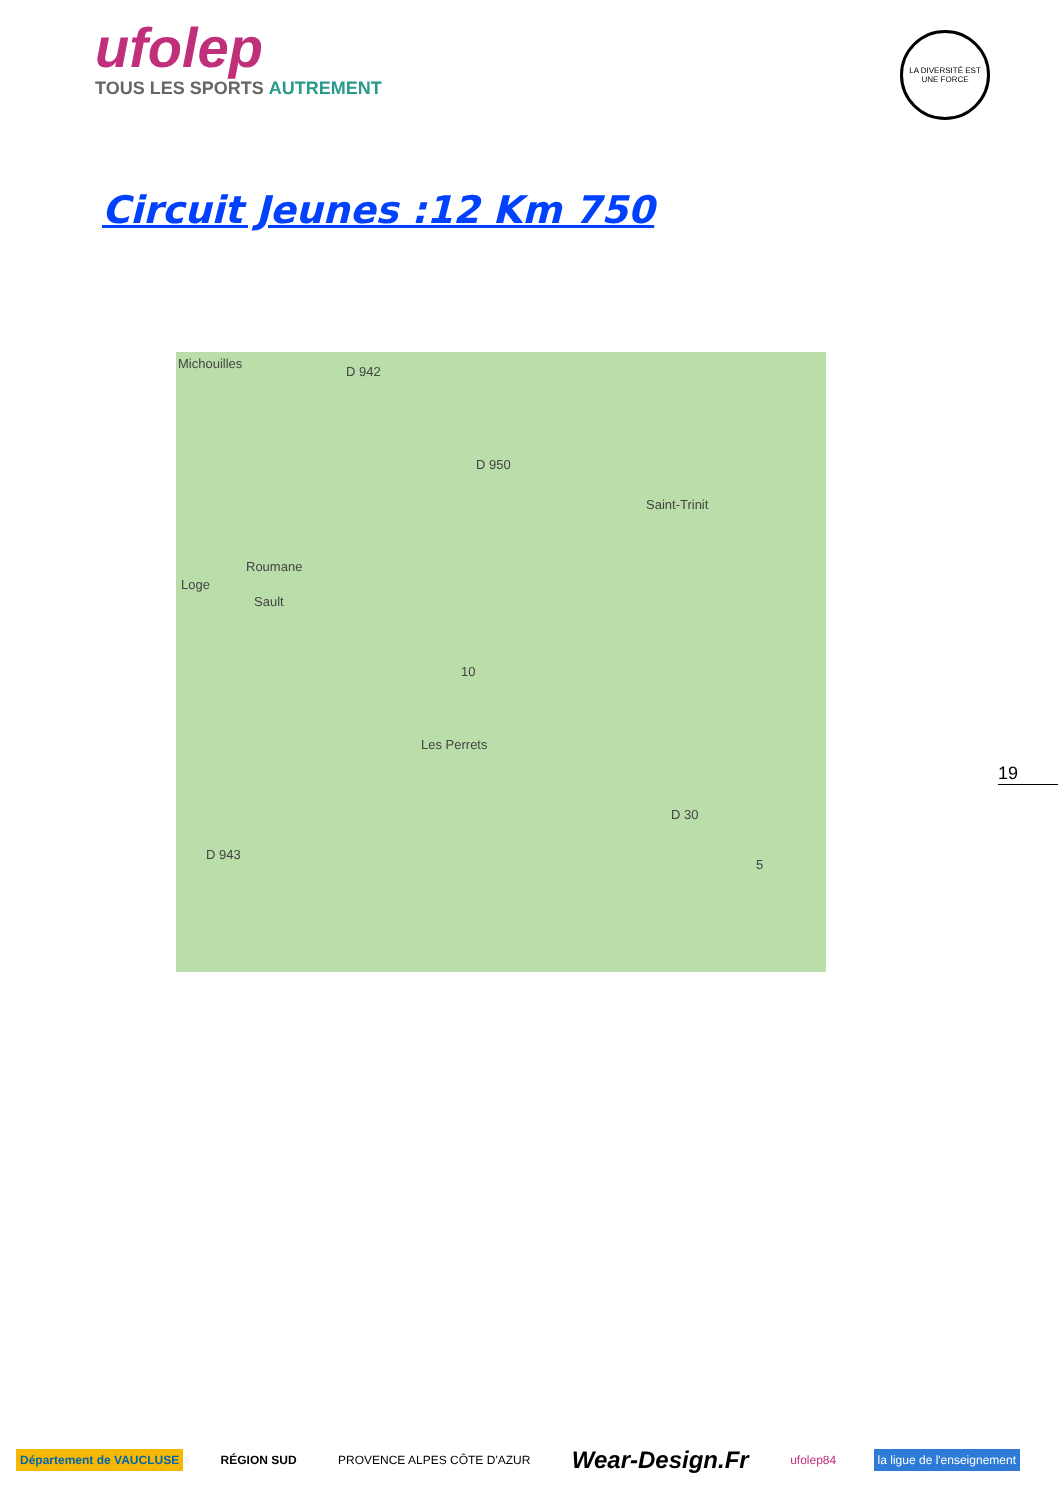ufolep
TOUS LES SPORTS AUTREMENT
LA DIVERSITÉ EST UNE FORCE
Circuit Jeunes :12 Km 750
Michouilles
D 942
D 950
Saint-Trinit
Roumane
Loge
Sault
Les Perrets
D 943
D 30
10
5
19
Département de VAUCLUSE RÉGION SUD PROVENCE ALPES CÔTE D'AZUR
Wear-Design.Fr
ufolep84 la ligue de l'enseignement